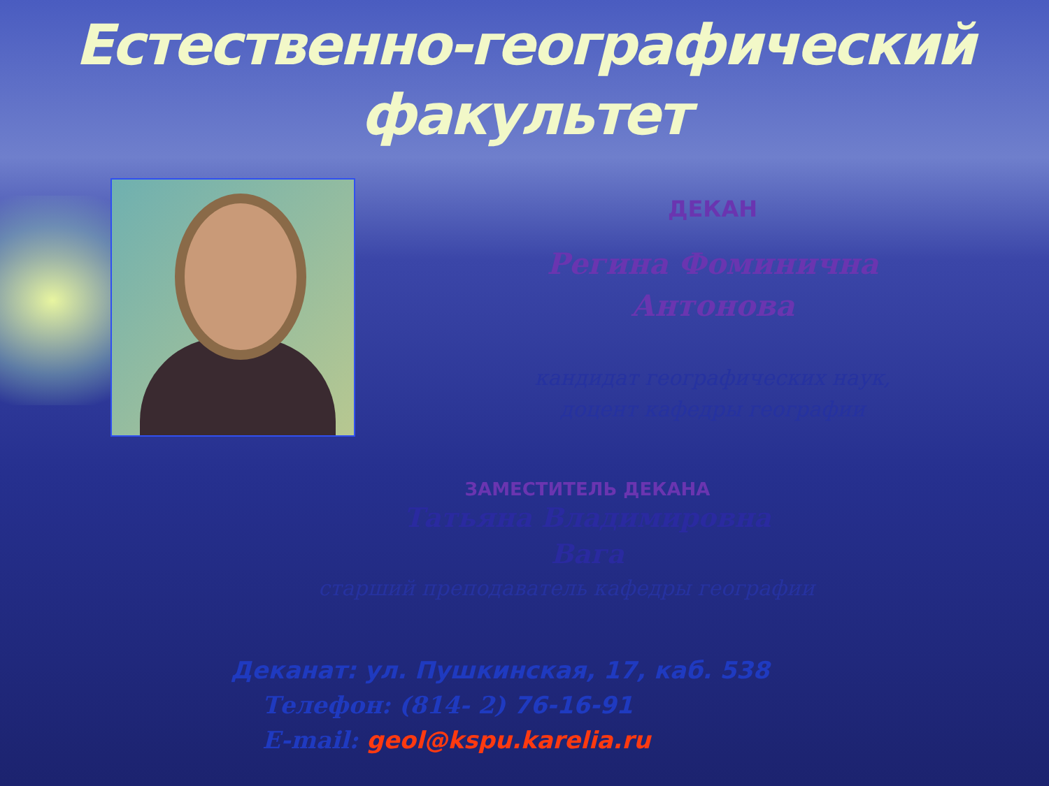Естественно-географический
факультет
ДЕКАН
Регина Фоминична
Антонова
кандидат географических наук,
доцент кафедры географии
ЗАМЕСТИТЕЛЬ ДЕКАНА
Татьяна Владимировна
Вага
старший преподаватель кафедры географии
Деканат: ул. Пушкинская, 17, каб. 538
Телефон: (814- 2) 76-16-91
E-mail: geol@kspu.karelia.ru